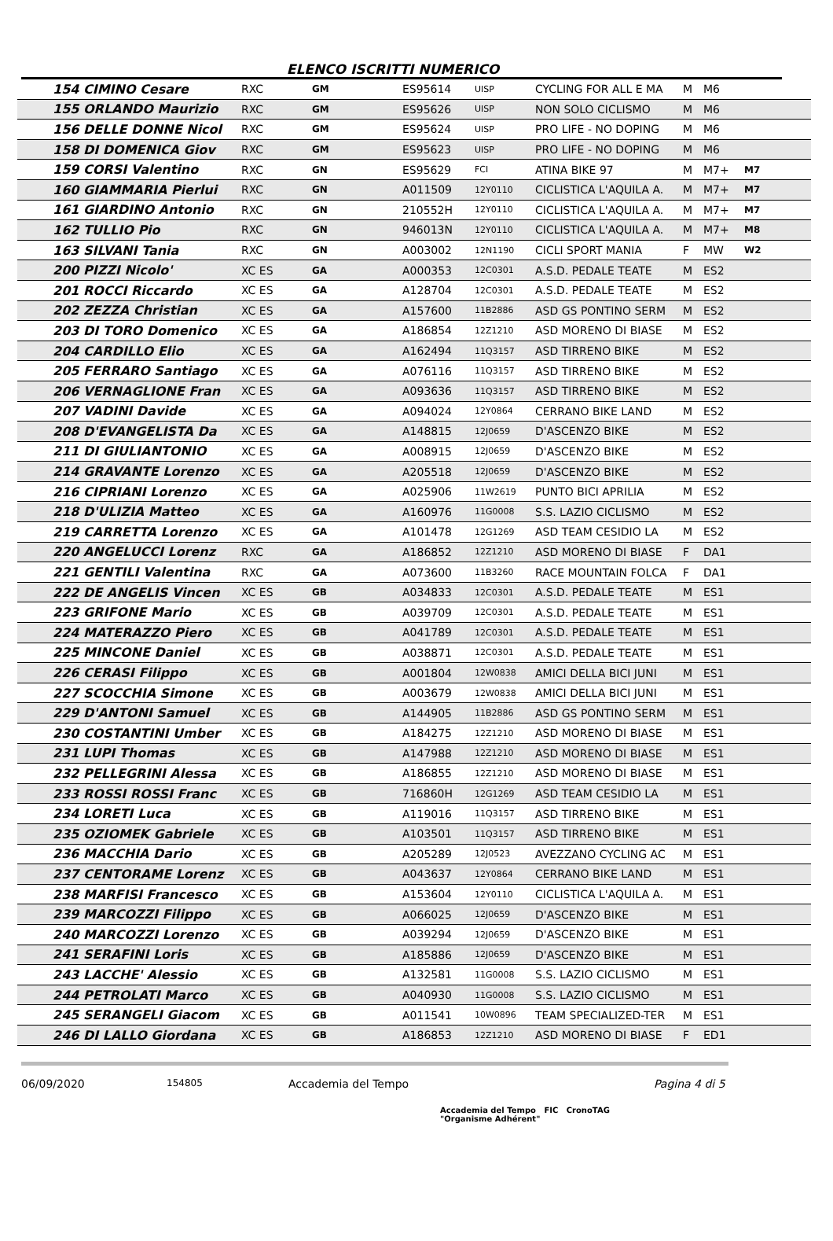ELENCO ISCRITTI NUMERICO
| 154 CIMINO Cesare | RXC | GM | ES95614 | UISP | CYCLING FOR ALL E MA | M | M6 | |
| 155 ORLANDO Maurizio | RXC | GM | ES95626 | UISP | NON SOLO CICLISMO | M | M6 | |
| 156 DELLE DONNE Nicol | RXC | GM | ES95624 | UISP | PRO LIFE - NO DOPING | M | M6 | |
| 158 DI DOMENICA Giov | RXC | GM | ES95623 | UISP | PRO LIFE - NO DOPING | M | M6 | |
| 159 CORSI Valentino | RXC | GN | ES95629 | FCI | ATINA BIKE 97 | M | M7+ | M7 |
| 160 GIAMMARIA Pierlui | RXC | GN | A011509 | 12Y0110 | CICLISTICA L'AQUILA A. | M | M7+ | M7 |
| 161 GIARDINO Antonio | RXC | GN | 210552H | 12Y0110 | CICLISTICA L'AQUILA A. | M | M7+ | M7 |
| 162 TULLIO Pio | RXC | GN | 946013N | 12Y0110 | CICLISTICA L'AQUILA A. | M | M7+ | M8 |
| 163 SILVANI Tania | RXC | GN | A003002 | 12N1190 | CICLI SPORT MANIA | F | MW | W2 |
| 200 PIZZI Nicolo' | XC ES | GA | A000353 | 12C0301 | A.S.D. PEDALE TEATE | M | ES2 | |
| 201 ROCCI Riccardo | XC ES | GA | A128704 | 12C0301 | A.S.D. PEDALE TEATE | M | ES2 | |
| 202 ZEZZA Christian | XC ES | GA | A157600 | 11B2886 | ASD GS PONTINO SERM | M | ES2 | |
| 203 DI TORO Domenico | XC ES | GA | A186854 | 12Z1210 | ASD MORENO DI BIASE | M | ES2 | |
| 204 CARDILLO Elio | XC ES | GA | A162494 | 11Q3157 | ASD TIRRENO BIKE | M | ES2 | |
| 205 FERRARO Santiago | XC ES | GA | A076116 | 11Q3157 | ASD TIRRENO BIKE | M | ES2 | |
| 206 VERNAGLIONE Fran | XC ES | GA | A093636 | 11Q3157 | ASD TIRRENO BIKE | M | ES2 | |
| 207 VADINI Davide | XC ES | GA | A094024 | 12Y0864 | CERRANO BIKE LAND | M | ES2 | |
| 208 D'EVANGELISTA Da | XC ES | GA | A148815 | 12J0659 | D'ASCENZO BIKE | M | ES2 | |
| 211 DI GIULIANTONIO | XC ES | GA | A008915 | 12J0659 | D'ASCENZO BIKE | M | ES2 | |
| 214 GRAVANTE Lorenzo | XC ES | GA | A205518 | 12J0659 | D'ASCENZO BIKE | M | ES2 | |
| 216 CIPRIANI Lorenzo | XC ES | GA | A025906 | 11W2619 | PUNTO BICI APRILIA | M | ES2 | |
| 218 D'ULIZIA Matteo | XC ES | GA | A160976 | 11G0008 | S.S. LAZIO CICLISMO | M | ES2 | |
| 219 CARRETTA Lorenzo | XC ES | GA | A101478 | 12G1269 | ASD TEAM CESIDIO LA | M | ES2 | |
| 220 ANGELUCCI Lorenz | RXC | GA | A186852 | 12Z1210 | ASD MORENO DI BIASE | F | DA1 | |
| 221 GENTILI Valentina | RXC | GA | A073600 | 11B3260 | RACE MOUNTAIN FOLCA | F | DA1 | |
| 222 DE ANGELIS Vincen | XC ES | GB | A034833 | 12C0301 | A.S.D. PEDALE TEATE | M | ES1 | |
| 223 GRIFONE Mario | XC ES | GB | A039709 | 12C0301 | A.S.D. PEDALE TEATE | M | ES1 | |
| 224 MATERAZZO Piero | XC ES | GB | A041789 | 12C0301 | A.S.D. PEDALE TEATE | M | ES1 | |
| 225 MINCONE Daniel | XC ES | GB | A038871 | 12C0301 | A.S.D. PEDALE TEATE | M | ES1 | |
| 226 CERASI Filippo | XC ES | GB | A001804 | 12W0838 | AMICI DELLA BICI JUNI | M | ES1 | |
| 227 SCOCCHIA Simone | XC ES | GB | A003679 | 12W0838 | AMICI DELLA BICI JUNI | M | ES1 | |
| 229 D'ANTONI Samuel | XC ES | GB | A144905 | 11B2886 | ASD GS PONTINO SERM | M | ES1 | |
| 230 COSTANTINI Umber | XC ES | GB | A184275 | 12Z1210 | ASD MORENO DI BIASE | M | ES1 | |
| 231 LUPI Thomas | XC ES | GB | A147988 | 12Z1210 | ASD MORENO DI BIASE | M | ES1 | |
| 232 PELLEGRINI Alessa | XC ES | GB | A186855 | 12Z1210 | ASD MORENO DI BIASE | M | ES1 | |
| 233 ROSSI ROSSI Franc | XC ES | GB | 716860H | 12G1269 | ASD TEAM CESIDIO LA | M | ES1 | |
| 234 LORETI Luca | XC ES | GB | A119016 | 11Q3157 | ASD TIRRENO BIKE | M | ES1 | |
| 235 OZIOMEK Gabriele | XC ES | GB | A103501 | 11Q3157 | ASD TIRRENO BIKE | M | ES1 | |
| 236 MACCHIA Dario | XC ES | GB | A205289 | 12J0523 | AVEZZANO CYCLING AC | M | ES1 | |
| 237 CENTORAME Lorenz | XC ES | GB | A043637 | 12Y0864 | CERRANO BIKE LAND | M | ES1 | |
| 238 MARFISI Francesco | XC ES | GB | A153604 | 12Y0110 | CICLISTICA L'AQUILA A. | M | ES1 | |
| 239 MARCOZZI Filippo | XC ES | GB | A066025 | 12J0659 | D'ASCENZO BIKE | M | ES1 | |
| 240 MARCOZZI Lorenzo | XC ES | GB | A039294 | 12J0659 | D'ASCENZO BIKE | M | ES1 | |
| 241 SERAFINI Loris | XC ES | GB | A185886 | 12J0659 | D'ASCENZO BIKE | M | ES1 | |
| 243 LACCHE' Alessio | XC ES | GB | A132581 | 11G0008 | S.S. LAZIO CICLISMO | M | ES1 | |
| 244 PETROLATI Marco | XC ES | GB | A040930 | 11G0008 | S.S. LAZIO CICLISMO | M | ES1 | |
| 245 SERANGELI Giacom | XC ES | GB | A011541 | 10W0896 | TEAM SPECIALIZED-TER | M | ES1 | |
| 246 DI LALLO Giordana | XC ES | GB | A186853 | 12Z1210 | ASD MORENO DI BIASE | F | ED1 | |
06/09/2020 154805 Accademia del Tempo Pagina 4 di 5
Accademia del Tempo FIC CronoTAG
"Organisme Adhérent"